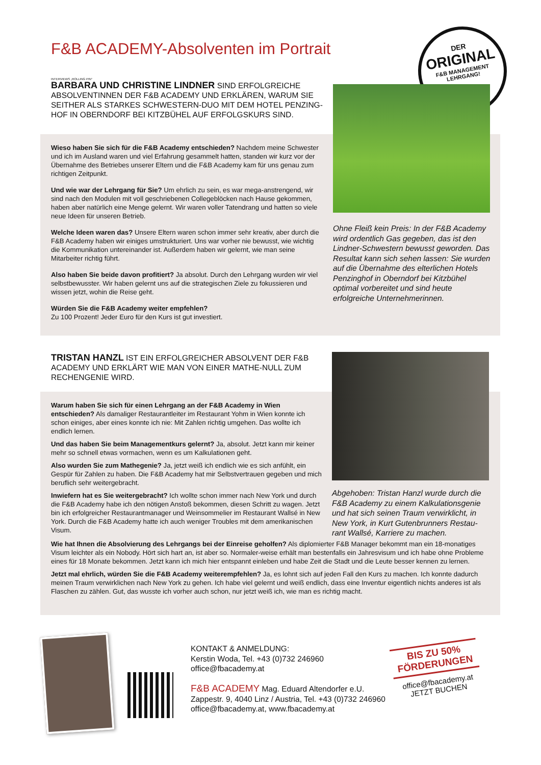F&B ACADEMY-Absolventen im Portrait
DER
ORIGINAL
F&B MANAGEMENT
LEHRGANG!
INTERVIEWS „ROLLING PIN“
BARBARA UND CHRISTINE LINDNER SIND ERFOLGREICHE ABSOLVENTINNEN DER F&B ACADEMY UND ERKLÄREN, WARUM SIE SEITHER ALS STARKES SCHWESTERN-DUO MIT DEM HOTEL PENZING-HOF IN OBERNDORF BEI KITZBÜHEL AUF ERFOLGSKURS SIND.
Wieso haben Sie sich für die F&B Academy entschieden? Nachdem meine Schwester und ich im Ausland waren und viel Erfahrung gesammelt hatten, standen wir kurz vor der Übernahme des Betriebes unserer Eltern und die F&B Academy kam für uns genau zum richtigen Zeitpunkt.
Und wie war der Lehrgang für Sie? Um ehrlich zu sein, es war mega-anstrengend, wir sind nach den Modulen mit voll geschriebenen Collegeblöcken nach Hause gekommen, haben aber natürlich eine Menge gelernt. Wir waren voller Tatendrang und hatten so viele neue Ideen für unseren Betrieb.
Welche Ideen waren das? Unsere Eltern waren schon immer sehr kreativ, aber durch die F&B Academy haben wir einiges umstrukturiert. Uns war vorher nie bewusst, wie wichtig die Kommunikation untereinander ist. Außerdem haben wir gelernt, wie man seine Mitarbeiter richtig führt.
Also haben Sie beide davon profitiert? Ja absolut. Durch den Lehrgang wurden wir viel selbstbewusster. Wir haben gelernt uns auf die strategischen Ziele zu fokussieren und wissen jetzt, wohin die Reise geht.
Würden Sie die F&B Academy weiter empfehlen?
Zu 100 Prozent! Jeder Euro für den Kurs ist gut investiert.
Ohne Fleiß kein Preis: In der F&B Academy wird ordentlich Gas gegeben, das ist den Lindner-Schwestern bewusst geworden. Das Resultat kann sich sehen lassen: Sie wurden auf die Übernahme des elterlichen Hotels Penzinghof in Oberndorf bei Kitzbühel optimal vorbereitet und sind heute erfolgreiche Unternehmerinnen.
TRISTAN HANZL IST EIN ERFOLGREICHER ABSOLVENT DER F&B ACADEMY UND ERKLÄRT WIE MAN VON EINER MATHE-NULL ZUM RECHENGENIE WIRD.
Warum haben Sie sich für einen Lehrgang an der F&B Academy in Wien entschieden? Als damaliger Restaurantleiter im Restaurant Yohm in Wien konnte ich schon einiges, aber eines konnte ich nie: Mit Zahlen richtig umgehen. Das wollte ich endlich lernen.
Und das haben Sie beim Managementkurs gelernt? Ja, absolut. Jetzt kann mir keiner mehr so schnell etwas vormachen, wenn es um Kalkulationen geht.
Also wurden Sie zum Mathegenie? Ja, jetzt weiß ich endlich wie es sich anfühlt, ein Gespür für Zahlen zu haben. Die F&B Academy hat mir Selbstvertrauen gegeben und mich beruflich sehr weitergebracht.
Inwiefern hat es Sie weitergebracht? Ich wollte schon immer nach New York und durch die F&B Academy habe ich den nötigen Anstoß bekommen, diesen Schritt zu wagen. Jetzt bin ich erfolgreicher Restaurantmanager und Weinsommelier im Restaurant Wallsé in New York. Durch die F&B Academy hatte ich auch weniger Troubles mit dem amerikanischen Visum.
Abgehoben: Tristan Hanzl wurde durch die F&B Academy zu einem Kalkulationsgenie und hat sich seinen Traum verwirklicht, in New York, in Kurt Gutenbrunners Restau-rant Wallsé, Karriere zu machen.
Wie hat Ihnen die Absolvierung des Lehrgangs bei der Einreise geholfen? Als diplomierter F&B Manager bekommt man ein 18-monatiges Visum leichter als ein Nobody. Hört sich hart an, ist aber so. Normaler-weise erhält man bestenfalls ein Jahresvisum und ich habe ohne Probleme eines für 18 Monate bekommen. Jetzt kann ich mich hier entspannt einleben und habe Zeit die Stadt und die Leute besser kennen zu lernen.
Jetzt mal ehrlich, würden Sie die F&B Academy weiterempfehlen? Ja, es lohnt sich auf jeden Fall den Kurs zu machen. Ich konnte dadurch meinen Traum verwirklichen nach New York zu gehen. Ich habe viel gelernt und weiß endlich, dass eine Inventur eigentlich nichts anderes ist als Flaschen zu zählen. Gut, das wusste ich vorher auch schon, nur jetzt weiß ich, wie man es richtig macht.
KONTAKT & ANMELDUNG:
Kerstin Woda, Tel. +43 (0)732 246960
office@fbacademy.at
F&B ACADEMY Mag. Eduard Altendorfer e.U.
Zappestr. 9, 4040 Linz / Austria, Tel. +43 (0)732 246960
office@fbacademy.at, www.fbacademy.at
BIS ZU 50%
FÖRDERUNGEN
office@fbacademy.at
JETZT BUCHEN